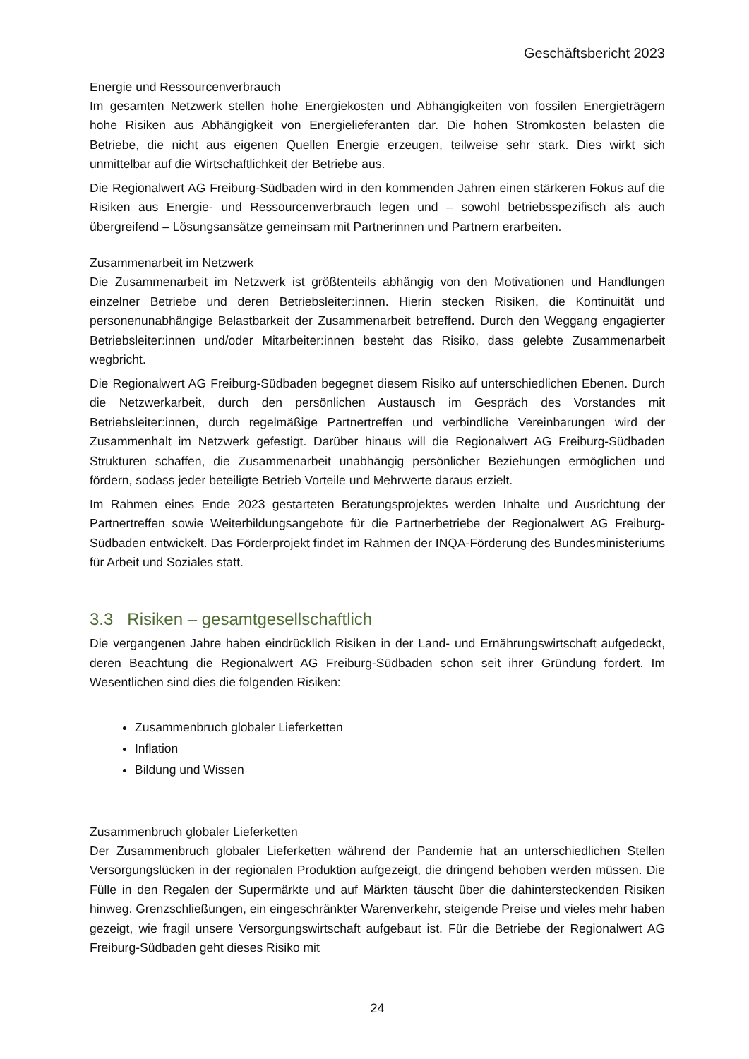Geschäftsbericht 2023
Energie und Ressourcenverbrauch
Im gesamten Netzwerk stellen hohe Energiekosten und Abhängigkeiten von fossilen Energieträgern hohe Risiken aus Abhängigkeit von Energielieferanten dar. Die hohen Stromkosten belasten die Betriebe, die nicht aus eigenen Quellen Energie erzeugen, teilweise sehr stark. Dies wirkt sich unmittelbar auf die Wirtschaftlichkeit der Betriebe aus.
Die Regionalwert AG Freiburg-Südbaden wird in den kommenden Jahren einen stärkeren Fokus auf die Risiken aus Energie- und Ressourcenverbrauch legen und – sowohl betriebsspezifisch als auch übergreifend – Lösungsansätze gemeinsam mit Partnerinnen und Partnern erarbeiten.
Zusammenarbeit im Netzwerk
Die Zusammenarbeit im Netzwerk ist größtenteils abhängig von den Motivationen und Handlungen einzelner Betriebe und deren Betriebsleiter:innen. Hierin stecken Risiken, die Kontinuität und personenunabhängige Belastbarkeit der Zusammenarbeit betreffend. Durch den Weggang engagierter Betriebsleiter:innen und/oder Mitarbeiter:innen besteht das Risiko, dass gelebte Zusammenarbeit wegbricht.
Die Regionalwert AG Freiburg-Südbaden begegnet diesem Risiko auf unterschiedlichen Ebenen. Durch die Netzwerkarbeit, durch den persönlichen Austausch im Gespräch des Vorstandes mit Betriebsleiter:innen, durch regelmäßige Partnertreffen und verbindliche Vereinbarungen wird der Zusammenhalt im Netzwerk gefestigt. Darüber hinaus will die Regionalwert AG Freiburg-Südbaden Strukturen schaffen, die Zusammenarbeit unabhängig persönlicher Beziehungen ermöglichen und fördern, sodass jeder beteiligte Betrieb Vorteile und Mehrwerte daraus erzielt.
Im Rahmen eines Ende 2023 gestarteten Beratungsprojektes werden Inhalte und Ausrichtung der Partnertreffen sowie Weiterbildungsangebote für die Partnerbetriebe der Regionalwert AG Freiburg-Südbaden entwickelt. Das Förderprojekt findet im Rahmen der INQA-Förderung des Bundesministeriums für Arbeit und Soziales statt.
3.3 Risiken – gesamtgesellschaftlich
Die vergangenen Jahre haben eindrücklich Risiken in der Land- und Ernährungswirtschaft aufgedeckt, deren Beachtung die Regionalwert AG Freiburg-Südbaden schon seit ihrer Gründung fordert. Im Wesentlichen sind dies die folgenden Risiken:
Zusammenbruch globaler Lieferketten
Inflation
Bildung und Wissen
Zusammenbruch globaler Lieferketten
Der Zusammenbruch globaler Lieferketten während der Pandemie hat an unterschiedlichen Stellen Versorgungslücken in der regionalen Produktion aufgezeigt, die dringend behoben werden müssen. Die Fülle in den Regalen der Supermärkte und auf Märkten täuscht über die dahintersteckenden Risiken hinweg. Grenzschließungen, ein eingeschränkter Warenverkehr, steigende Preise und vieles mehr haben gezeigt, wie fragil unsere Versorgungswirtschaft aufgebaut ist. Für die Betriebe der Regionalwert AG Freiburg-Südbaden geht dieses Risiko mit
24